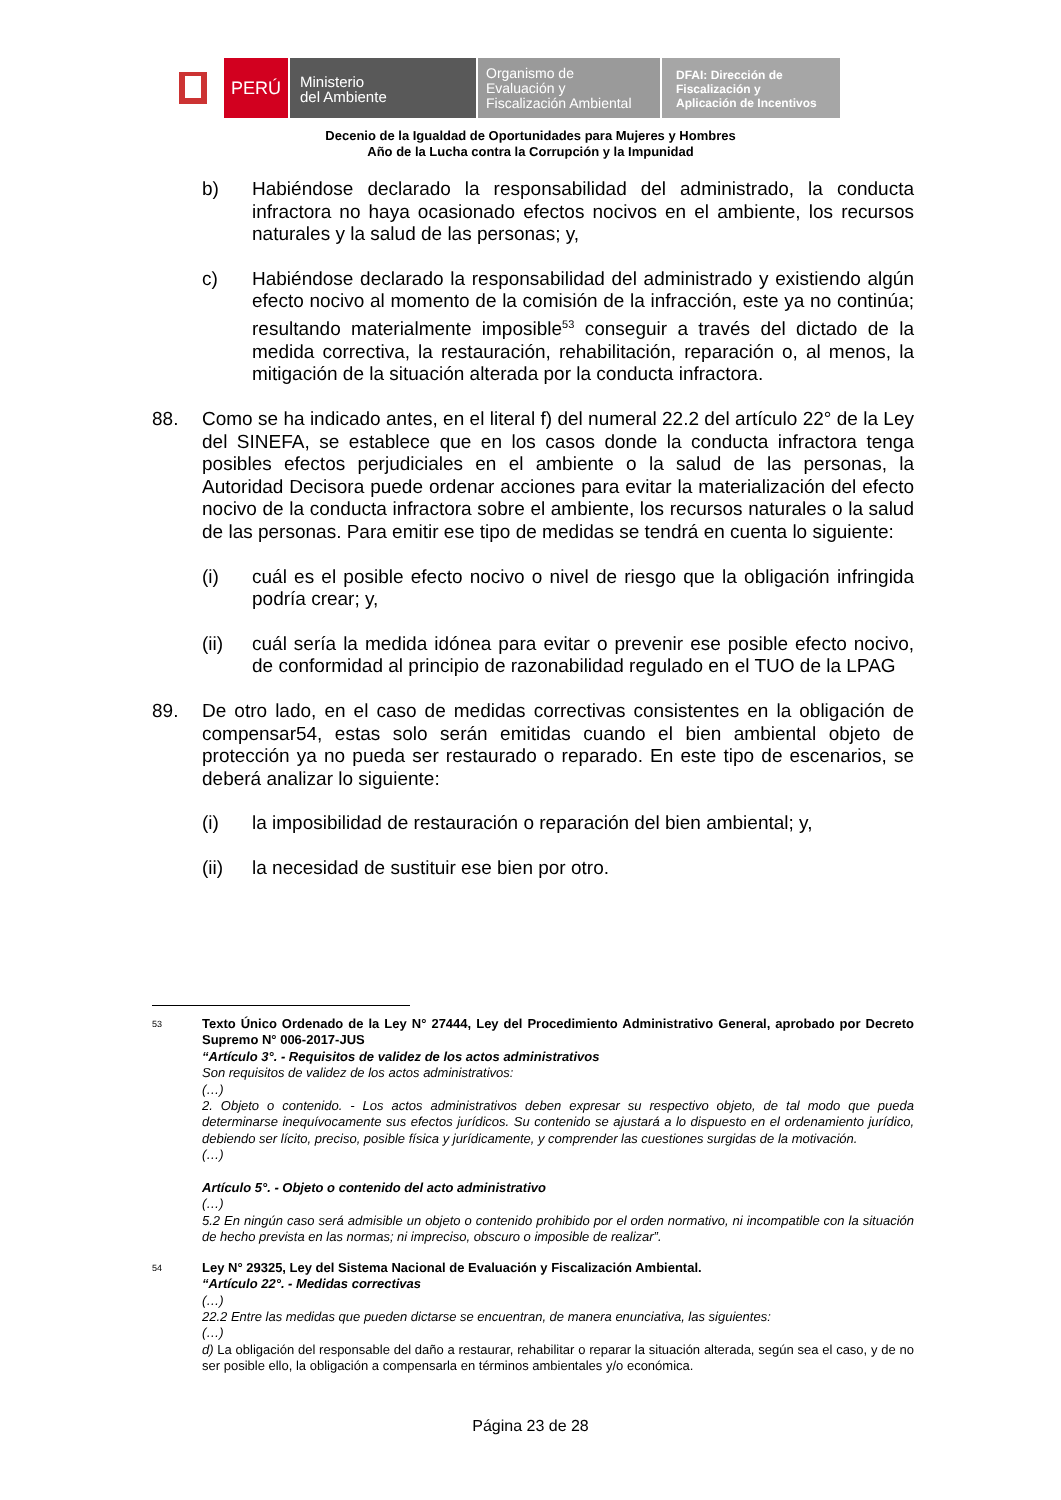PERÚ
Ministerio
del Ambiente
Organismo de
Evaluación y
Fiscalización Ambiental
DFAI: Dirección de
Fiscalización y
Aplicación de Incentivos
Decenio de la Igualdad de Oportunidades para Mujeres y Hombres
Año de la Lucha contra la Corrupción y la Impunidad
b) Habiéndose declarado la responsabilidad del administrado, la conducta infractora no haya ocasionado efectos nocivos en el ambiente, los recursos naturales y la salud de las personas; y,
c) Habiéndose declarado la responsabilidad del administrado y existiendo algún efecto nocivo al momento de la comisión de la infracción, este ya no continúa; resultando materialmente imposible<sup>53</sup> conseguir a través del dictado de la medida correctiva, la restauración, rehabilitación, reparación o, al menos, la mitigación de la situación alterada por la conducta infractora.
88. Como se ha indicado antes, en el literal f) del numeral 22.2 del artículo 22° de la Ley del SINEFA, se establece que en los casos donde la conducta infractora tenga posibles efectos perjudiciales en el ambiente o la salud de las personas, la Autoridad Decisora puede ordenar acciones para evitar la materialización del efecto nocivo de la conducta infractora sobre el ambiente, los recursos naturales o la salud de las personas. Para emitir ese tipo de medidas se tendrá en cuenta lo siguiente:
(i) cuál es el posible efecto nocivo o nivel de riesgo que la obligación infringida podría crear; y,
(ii) cuál sería la medida idónea para evitar o prevenir ese posible efecto nocivo, de conformidad al principio de razonabilidad regulado en el TUO de la LPAG
89. De otro lado, en el caso de medidas correctivas consistentes en la obligación de compensar54, estas solo serán emitidas cuando el bien ambiental objeto de protección ya no pueda ser restaurado o reparado. En este tipo de escenarios, se deberá analizar lo siguiente:
(i) la imposibilidad de restauración o reparación del bien ambiental; y,
(ii) la necesidad de sustituir ese bien por otro.
53 Texto Único Ordenado de la Ley N° 27444, Ley del Procedimiento Administrativo General, aprobado por Decreto Supremo N° 006-2017-JUS
“Artículo 3°. - Requisitos de validez de los actos administrativos
Son requisitos de validez de los actos administrativos:
(…)
2. Objeto o contenido. - Los actos administrativos deben expresar su respectivo objeto, de tal modo que pueda determinarse inequívocamente sus efectos jurídicos. Su contenido se ajustará a lo dispuesto en el ordenamiento jurídico, debiendo ser lícito, preciso, posible física y jurídicamente, y comprender las cuestiones surgidas de la motivación.
(…)
Artículo 5°. - Objeto o contenido del acto administrativo
(…)
5.2 En ningún caso será admisible un objeto o contenido prohibido por el orden normativo, ni incompatible con la situación de hecho prevista en las normas; ni impreciso, obscuro o imposible de realizar”.
54 Ley N° 29325, Ley del Sistema Nacional de Evaluación y Fiscalización Ambiental.
“Artículo 22°. - Medidas correctivas
(…)
22.2 Entre las medidas que pueden dictarse se encuentran, de manera enunciativa, las siguientes:
(…)
d) La obligación del responsable del daño a restaurar, rehabilitar o reparar la situación alterada, según sea el caso, y de no ser posible ello, la obligación a compensarla en términos ambientales y/o económica.
Página 23 de 28